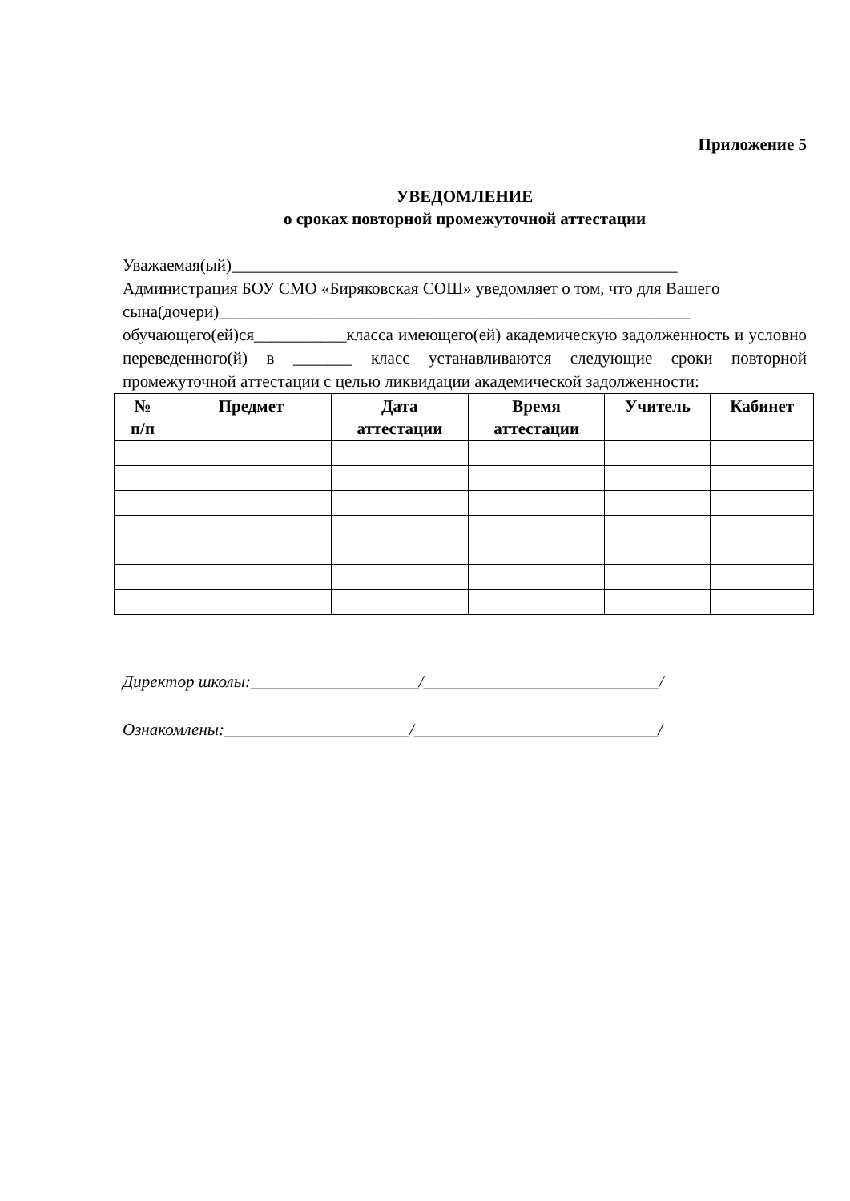Приложение 5
УВЕДОМЛЕНИЕ
о сроках повторной промежуточной аттестации
Уважаемая(ый)_____________________________________________________
Администрация БОУ СМО «Биряковская СОШ» уведомляет о том, что для Вашего
сына(дочери)________________________________________________________
обучающего(ей)ся___________класса имеющего(ей) академическую задолженность и условно переведенного(й) в _______ класс устанавливаются следующие сроки повторной промежуточной аттестации с целью ликвидации академической задолженности:
| № п/п | Предмет | Дата аттестации | Время аттестации | Учитель | Кабинет |
| --- | --- | --- | --- | --- | --- |
Директор школы:____________________/____________________________/
Ознакомлены:______________________/_____________________________/